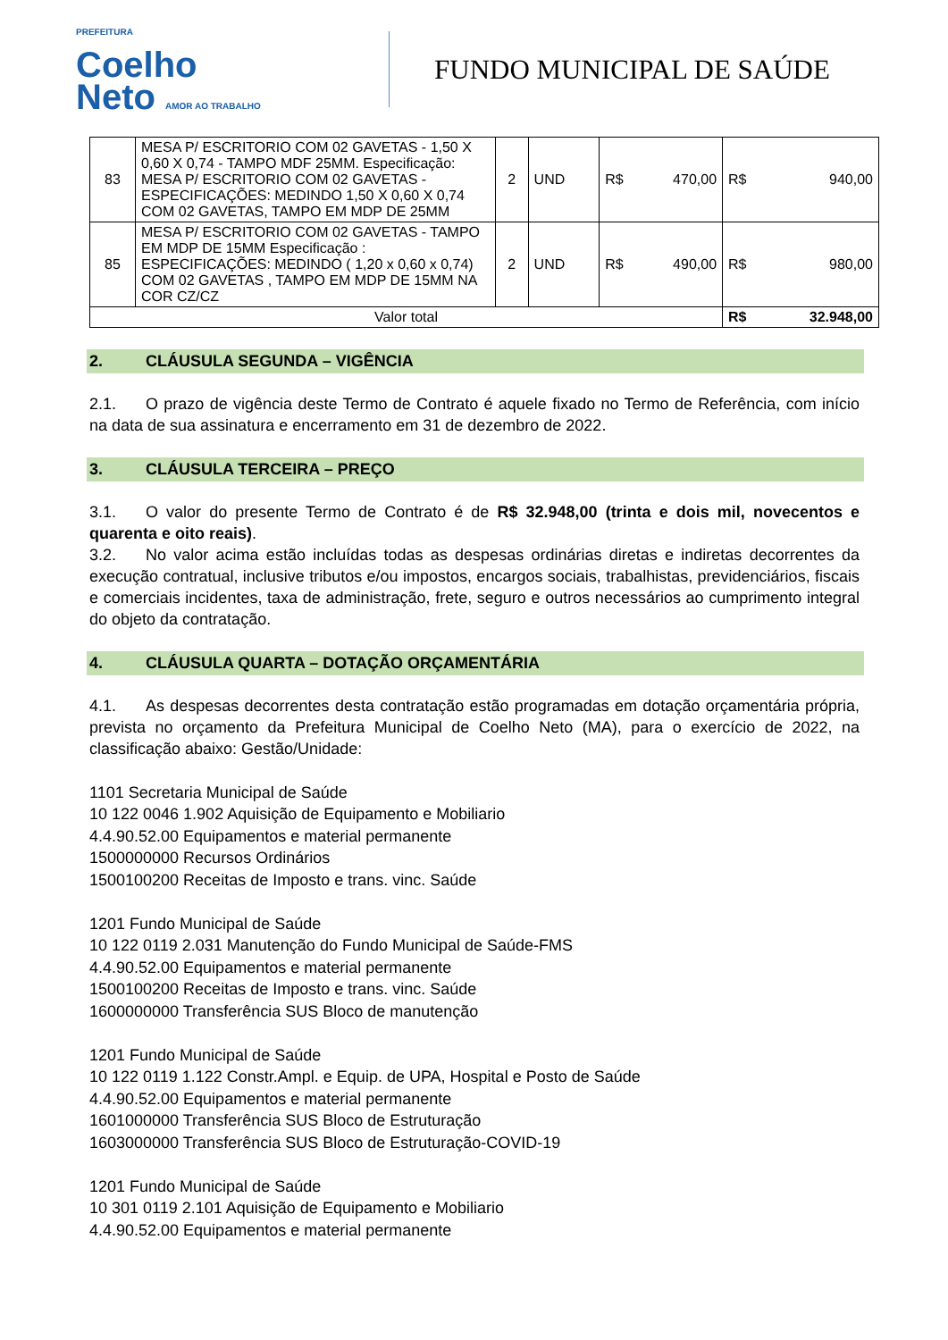PREFEITURA
Coelho
Neto AMOR AO TRABALHO
FUNDO MUNICIPAL DE SAÚDE
| 83 | MESA P/ ESCRITORIO COM 02 GAVETAS - 1,50 X 0,60 X 0,74 - TAMPO MDF 25MM. Especificação: MESA P/ ESCRITORIO COM 02 GAVETAS - ESPECIFICAÇÕES: MEDINDO 1,50 X 0,60 X 0,74 COM 02 GAVETAS, TAMPO EM MDP DE 25MM | 2 | UND | R$ 470,00 | R$ 940,00 |
| 85 | MESA P/ ESCRITORIO COM 02 GAVETAS - TAMPO EM MDP DE 15MM Especificação : ESPECIFICAÇÕES: MEDINDO ( 1,20 x 0,60 x 0,74) COM 02 GAVETAS , TAMPO EM MDP DE 15MM NA COR CZ/CZ | 2 | UND | R$ 490,00 | R$ 980,00 |
| Valor total | | | | | R$ 32.948,00 |
2. CLÁUSULA SEGUNDA – VIGÊNCIA
2.1. O prazo de vigência deste Termo de Contrato é aquele fixado no Termo de Referência, com início na data de sua assinatura e encerramento em 31 de dezembro de 2022.
3. CLÁUSULA TERCEIRA – PREÇO
3.1. O valor do presente Termo de Contrato é de R$ 32.948,00 (trinta e dois mil, novecentos e quarenta e oito reais).
3.2. No valor acima estão incluídas todas as despesas ordinárias diretas e indiretas decorrentes da execução contratual, inclusive tributos e/ou impostos, encargos sociais, trabalhistas, previdenciários, fiscais e comerciais incidentes, taxa de administração, frete, seguro e outros necessários ao cumprimento integral do objeto da contratação.
4. CLÁUSULA QUARTA – DOTAÇÃO ORÇAMENTÁRIA
4.1. As despesas decorrentes desta contratação estão programadas em dotação orçamentária própria, prevista no orçamento da Prefeitura Municipal de Coelho Neto (MA), para o exercício de 2022, na classificação abaixo: Gestão/Unidade:
1101 Secretaria Municipal de Saúde
10 122 0046 1.902 Aquisição de Equipamento e Mobiliario
4.4.90.52.00 Equipamentos e material permanente
1500000000 Recursos Ordinários
1500100200 Receitas de Imposto e trans. vinc. Saúde
1201 Fundo Municipal de Saúde
10 122 0119 2.031 Manutenção do Fundo Municipal de Saúde-FMS
4.4.90.52.00 Equipamentos e material permanente
1500100200 Receitas de Imposto e trans. vinc. Saúde
1600000000 Transferência SUS Bloco de manutenção
1201 Fundo Municipal de Saúde
10 122 0119 1.122 Constr.Ampl. e Equip. de UPA, Hospital e Posto de Saúde
4.4.90.52.00 Equipamentos e material permanente
1601000000 Transferência SUS Bloco de Estruturação
1603000000 Transferência SUS Bloco de Estruturação-COVID-19
1201 Fundo Municipal de Saúde
10 301 0119 2.101 Aquisição de Equipamento e Mobiliario
4.4.90.52.00 Equipamentos e material permanente